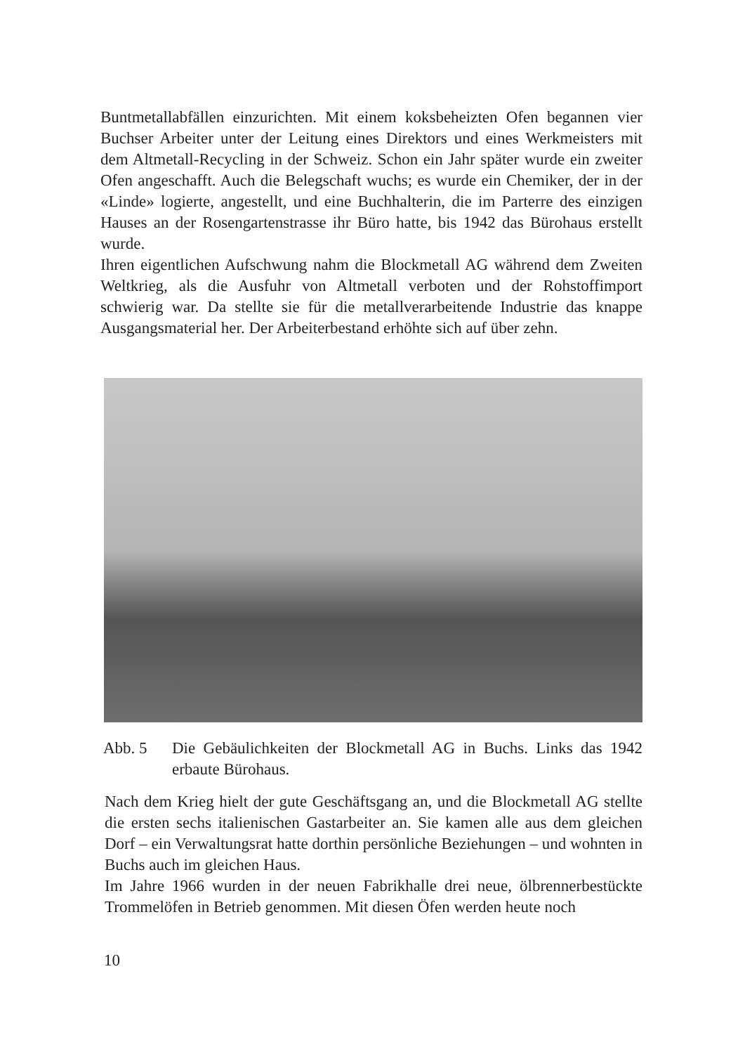Buntmetallabfällen einzurichten. Mit einem koksbeheizten Ofen begannen vier Buchser Arbeiter unter der Leitung eines Direktors und eines Werkmeisters mit dem Altmetall-Recycling in der Schweiz. Schon ein Jahr später wurde ein zweiter Ofen angeschafft. Auch die Belegschaft wuchs; es wurde ein Chemiker, der in der «Linde» logierte, angestellt, und eine Buchhalterin, die im Parterre des einzigen Hauses an der Rosengartenstrasse ihr Büro hatte, bis 1942 das Bürohaus erstellt wurde.
Ihren eigentlichen Aufschwung nahm die Blockmetall AG während dem Zweiten Weltkrieg, als die Ausfuhr von Altmetall verboten und der Rohstoffimport schwierig war. Da stellte sie für die metallverarbeitende Industrie das knappe Ausgangsmaterial her. Der Arbeiterbestand erhöhte sich auf über zehn.
Abb. 5 Die Gebäulichkeiten der Blockmetall AG in Buchs. Links das 1942 erbaute Bürohaus.
Nach dem Krieg hielt der gute Geschäftsgang an, und die Blockmetall AG stellte die ersten sechs italienischen Gastarbeiter an. Sie kamen alle aus dem gleichen Dorf – ein Verwaltungsrat hatte dorthin persönliche Beziehungen – und wohnten in Buchs auch im gleichen Haus.
Im Jahre 1966 wurden in der neuen Fabrikhalle drei neue, ölbrennerbestückte Trommelöfen in Betrieb genommen. Mit diesen Öfen werden heute noch
10